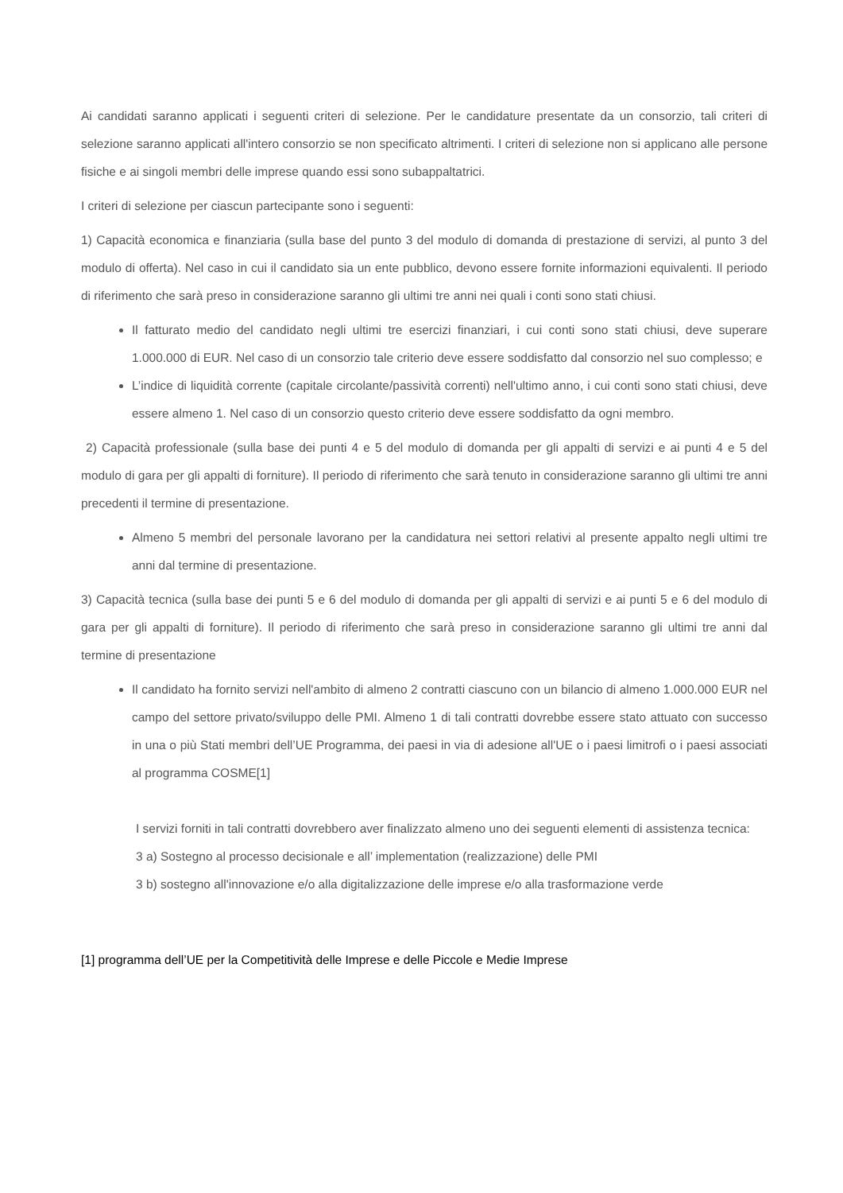Ai candidati saranno applicati i seguenti criteri di selezione. Per le candidature presentate da un consorzio, tali criteri di selezione saranno applicati all'intero consorzio se non specificato altrimenti. I criteri di selezione non si applicano alle persone fisiche e ai singoli membri delle imprese quando essi sono subappaltatrici.
I criteri di selezione per ciascun partecipante sono i seguenti:
1) Capacità economica e finanziaria (sulla base del punto 3 del modulo di domanda di prestazione di servizi, al punto 3 del modulo di offerta). Nel caso in cui il candidato sia un ente pubblico, devono essere fornite informazioni equivalenti. Il periodo di riferimento che sarà preso in considerazione saranno gli ultimi tre anni nei quali i conti sono stati chiusi.
Il fatturato medio del candidato negli ultimi tre esercizi finanziari, i cui conti sono stati chiusi, deve superare 1.000.000 di EUR. Nel caso di un consorzio tale criterio deve essere soddisfatto dal consorzio nel suo complesso; e
L’indice di liquidità corrente (capitale circolante/passività correnti) nell'ultimo anno, i cui conti sono stati chiusi, deve essere almeno 1. Nel caso di un consorzio questo criterio deve essere soddisfatto da ogni membro.
2) Capacità professionale (sulla base dei punti 4 e 5 del modulo di domanda per gli appalti di servizi e ai punti 4 e 5 del modulo di gara per gli appalti di forniture). Il periodo di riferimento che sarà tenuto in considerazione saranno gli ultimi tre anni precedenti il termine di presentazione.
Almeno 5 membri del personale lavorano per la candidatura nei settori relativi al presente appalto negli ultimi tre anni dal termine di presentazione.
3) Capacità tecnica (sulla base dei punti 5 e 6 del modulo di domanda per gli appalti di servizi e ai punti 5 e 6 del modulo di gara per gli appalti di forniture). Il periodo di riferimento che sarà preso in considerazione saranno gli ultimi tre anni dal termine di presentazione
Il candidato ha fornito servizi nell'ambito di almeno 2 contratti ciascuno con un bilancio di almeno 1.000.000 EUR nel campo del settore privato/sviluppo delle PMI. Almeno 1 di tali contratti dovrebbe essere stato attuato con successo in una o più Stati membri dell’UE Programma, dei paesi in via di adesione all'UE o i paesi limitrofi o i paesi associati al programma COSME[1]
I servizi forniti in tali contratti dovrebbero aver finalizzato almeno uno dei seguenti elementi di assistenza tecnica:
3 a) Sostegno al processo decisionale e all’ implementation (realizzazione) delle PMI
3 b) sostegno all'innovazione e/o alla digitalizzazione delle imprese e/o alla trasformazione verde
[1] programma dell’UE per la Competitività delle Imprese e delle Piccole e Medie Imprese